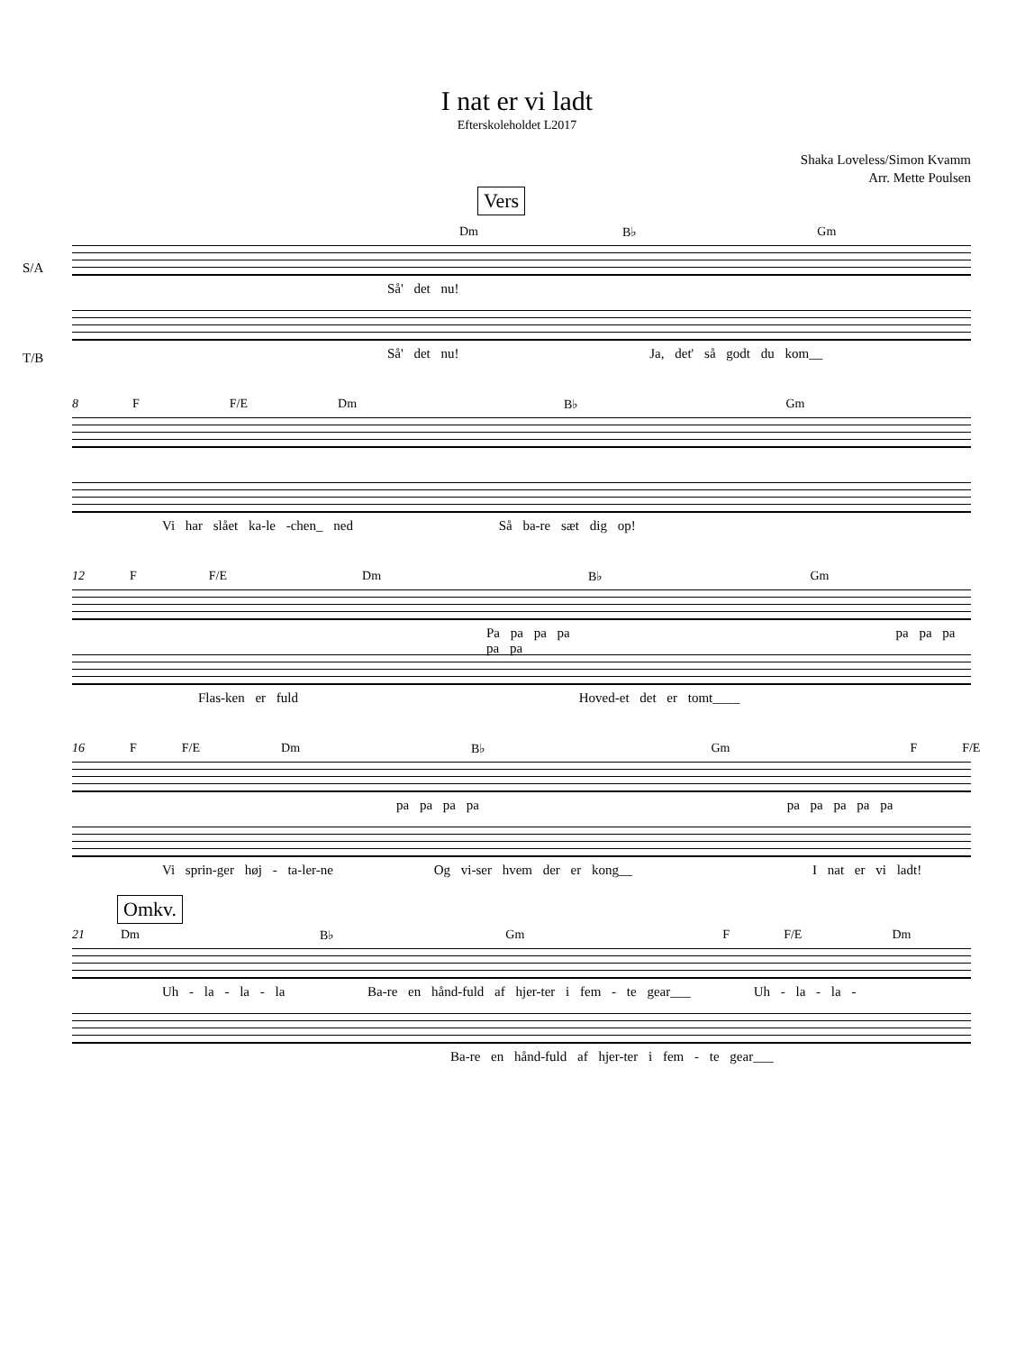I nat er vi ladt
Efterskoleholdet L2017
Shaka Loveless/Simon Kvamm
Arr. Mette Poulsen
Vers
Dm B♭ Gm
S/A
Så' det nu!
T/B
Så' det nu! Ja, det' så godt du kom__
8 F F/E Dm B♭ Gm
Vi har slået ka-le -chen_ ned Så ba-re sæt dig op!
12 F F/E Dm B♭ Gm
Pa pa pa pa pa pa pa pa pa
Flas-ken er fuld Hoved-et det er tomt____
16 F F/E Dm B♭ Gm F F/E
pa pa pa pa pa pa pa pa pa
Vi sprin-ger høj - ta-ler-ne Og vi-ser hvem der er kong__ I nat er vi ladt!
Omkv.
21 Dm B♭ Gm F F/E Dm
Uh - la - la - la Ba-re en hånd-fuld af hjer-ter i fem - te gear___ Uh - la - la -
Ba-re en hånd-fuld af hjer-ter i fem - te gear___